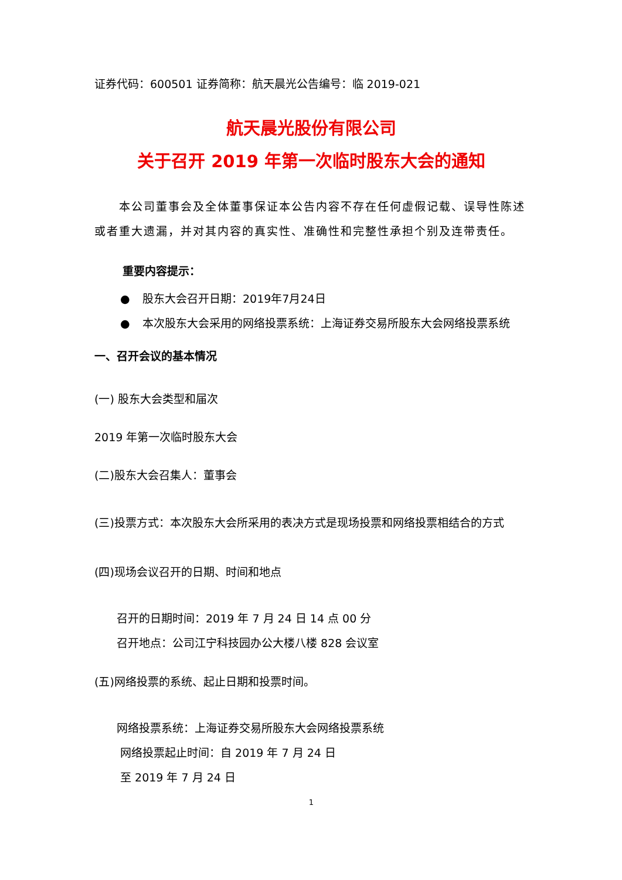证券代码：600501 证券简称：航天晨光公告编号：临 2019-021
航天晨光股份有限公司
关于召开 2019 年第一次临时股东大会的通知
本公司董事会及全体董事保证本公告内容不存在任何虚假记载、误导性陈述或者重大遗漏，并对其内容的真实性、准确性和完整性承担个别及连带责任。
重要内容提示：
● 股东大会召开日期：2019年7月24日
● 本次股东大会采用的网络投票系统：上海证券交易所股东大会网络投票系统
一、召开会议的基本情况
(一) 股东大会类型和届次
2019 年第一次临时股东大会
(二)股东大会召集人：董事会
(三)投票方式：本次股东大会所采用的表决方式是现场投票和网络投票相结合的方式
(四)现场会议召开的日期、时间和地点
召开的日期时间：2019 年 7 月 24 日 14 点 00 分
召开地点：公司江宁科技园办公大楼八楼 828 会议室
(五)网络投票的系统、起止日期和投票时间。
网络投票系统：上海证券交易所股东大会网络投票系统
网络投票起止时间：自 2019 年 7 月 24 日
至 2019 年 7 月 24 日
1